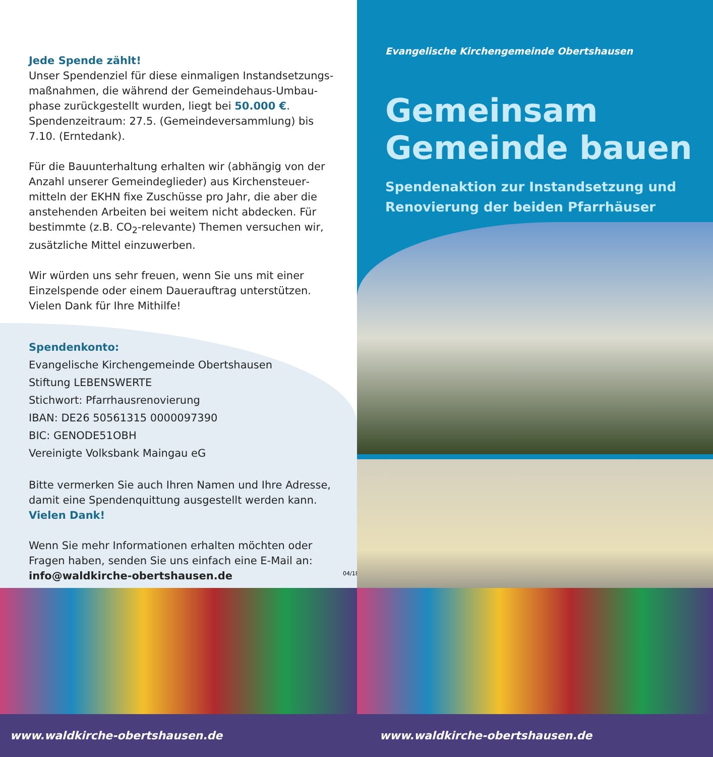Jede Spende zählt!
Unser Spendenziel für diese einmaligen Instandsetzungs­maßnahmen, die während der Gemeindehaus-Umbau­phase zurückgestellt wurden, liegt bei 50.000 €. Spendenzeitraum: 27.5. (Gemeindeversammlung) bis 7.10. (Erntedank).
Für die Bauunterhaltung erhalten wir (abhängig von der Anzahl unserer Gemeindeglieder) aus Kirchensteuer­mitteln der EKHN fixe Zuschüsse pro Jahr, die aber die anstehenden Arbeiten bei weitem nicht abdecken. Für bestimmte (z.B. CO<sub>2</sub>-relevante) Themen versuchen wir, zusätzliche Mittel einzuwerben.
Wir würden uns sehr freuen, wenn Sie uns mit einer Einzelspende oder einem Dauerauftrag unterstützen. Vielen Dank für Ihre Mithilfe!
Spendenkonto:
Evangelische Kirchengemeinde Obertshausen
Stiftung LEBENSWERTE
Stichwort: Pfarrhausrenovierung
IBAN: DE26 50561315 0000097390
BIC: GENODE51OBH
Vereinigte Volksbank Maingau eG
Bitte vermerken Sie auch Ihren Namen und Ihre Adresse, damit eine Spendenquittung ausgestellt werden kann.
Vielen Dank!
Wenn Sie mehr Informationen erhalten möchten oder Fragen haben, senden Sie uns einfach eine E-Mail an:
info@waldkirche-obertshausen.de
04/18
www.waldkirche-obertshausen.de
Evangelische Kirchengemeinde Obertshausen
Gemeinsam
Gemeinde bauen
Spendenaktion zur Instandsetzung und Renovierung der beiden Pfarrhäuser
www.waldkirche-obertshausen.de